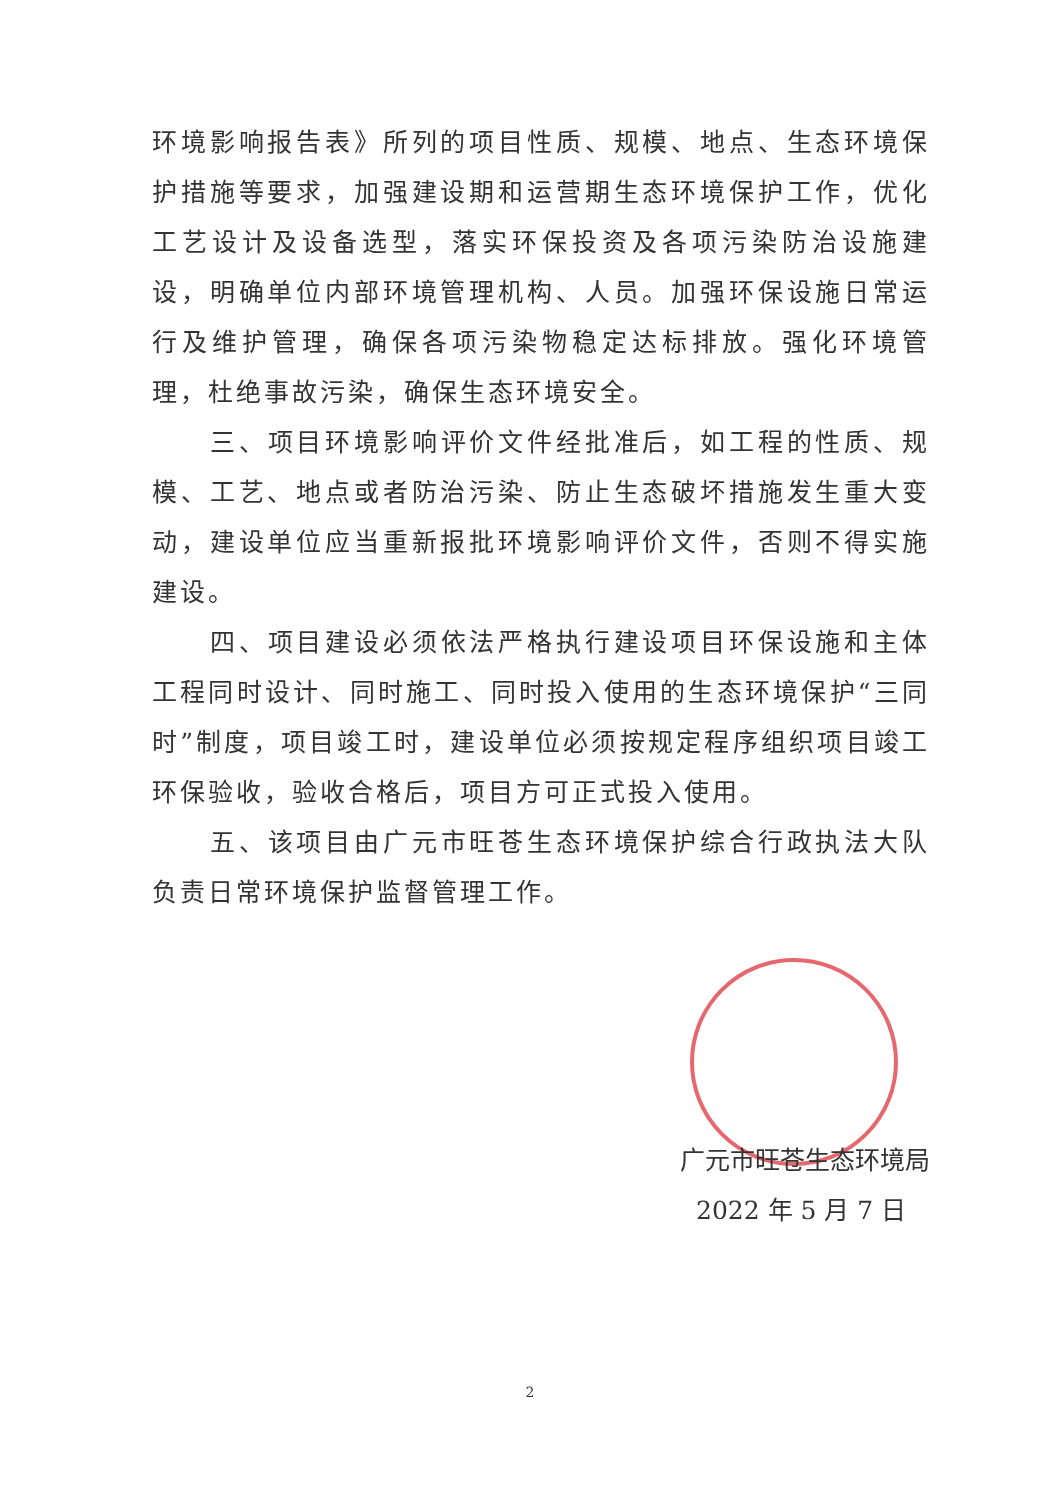环境影响报告表》所列的项目性质、规模、地点、生态环境保护措施等要求，加强建设期和运营期生态环境保护工作，优化工艺设计及设备选型，落实环保投资及各项污染防治设施建设，明确单位内部环境管理机构、人员。加强环保设施日常运行及维护管理，确保各项污染物稳定达标排放。强化环境管理，杜绝事故污染，确保生态环境安全。
三、项目环境影响评价文件经批准后，如工程的性质、规模、工艺、地点或者防治污染、防止生态破坏措施发生重大变动，建设单位应当重新报批环境影响评价文件，否则不得实施建设。
四、项目建设必须依法严格执行建设项目环保设施和主体工程同时设计、同时施工、同时投入使用的生态环境保护“三同时”制度，项目竣工时，建设单位必须按规定程序组织项目竣工环保验收，验收合格后，项目方可正式投入使用。
五、该项目由广元市旺苍生态环境保护综合行政执法大队负责日常环境保护监督管理工作。
广元市旺苍生态环境局
2022 年 5 月 7 日
2